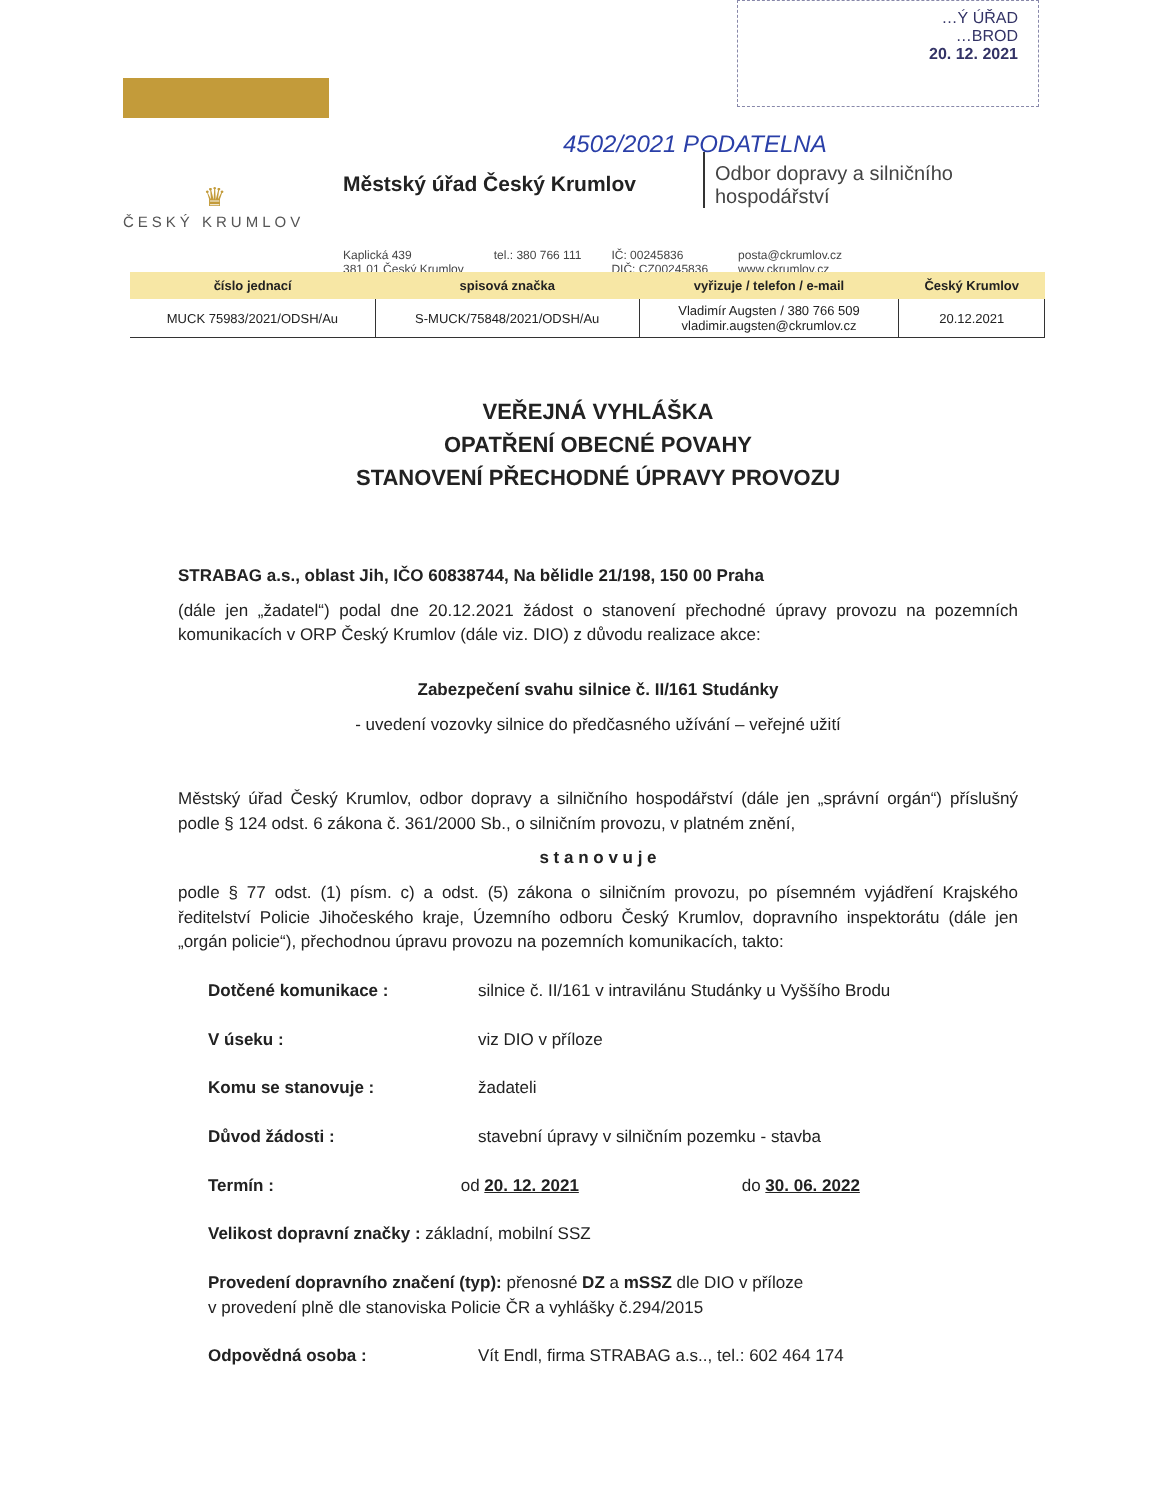…Ý ÚŘAD
…BROD
20. 12. 2021
4502/2021 PODATELNA
♛
ČESKÝ KRUMLOV
Městský úřad Český Krumlov
Odbor dopravy a silničního
hospodářství
Kaplická 439
381 01 Český Krumlov
tel.: 380 766 111 IČ: 00245836
DIČ: CZ00245836
posta@ckrumlov.cz
www.ckrumlov.cz
| číslo jednací | spisová značka | vyřizuje / telefon / e-mail | Český Krumlov |
| --- | --- | --- | --- |
| MUCK 75983/2021/ODSH/Au | S-MUCK/75848/2021/ODSH/Au | Vladimír Augsten / 380 766 509 vladimir.augsten@ckrumlov.cz | 20.12.2021 |
VEŘEJNÁ VYHLÁŠKA
OPATŘENÍ OBECNÉ POVAHY
STANOVENÍ PŘECHODNÉ ÚPRAVY PROVOZU
STRABAG a.s., oblast Jih, IČO 60838744, Na bělidle 21/198, 150 00 Praha
(dále jen „žadatel“) podal dne 20.12.2021 žádost o stanovení přechodné úpravy provozu na pozemních komunikacích v ORP Český Krumlov (dále viz. DIO) z důvodu realizace akce:
Zabezpečení svahu silnice č. II/161 Studánky
- uvedení vozovky silnice do předčasného užívání – veřejné užití
Městský úřad Český Krumlov, odbor dopravy a silničního hospodářství (dále jen „správní orgán“) příslušný podle § 124 odst. 6 zákona č. 361/2000 Sb., o silničním provozu, v platném znění,
s t a n o v u j e
podle § 77 odst. (1) písm. c) a odst. (5) zákona o silničním provozu, po písemném vyjádření Krajského ředitelství Policie Jihočeského kraje, Územního odboru Český Krumlov, dopravního inspektorátu (dále jen „orgán policie“), přechodnou úpravu provozu na pozemních komunikacích, takto:
Dotčené komunikace : silnice č. II/161 v intravilánu Studánky u Vyššího Brodu
V úseku : viz DIO v příloze
Komu se stanovuje : žadateli
Důvod žádosti : stavební úpravy v silničním pozemku - stavba
Termín : od 20. 12. 2021 do 30. 06. 2022
Velikost dopravní značky : základní, mobilní SSZ
Provedení dopravního značení (typ): přenosné DZ a mSSZ dle DIO v příloze
v provedení plně dle stanoviska Policie ČR a vyhlášky č.294/2015
Odpovědná osoba : Vít Endl, firma STRABAG a.s.., tel.: 602 464 174